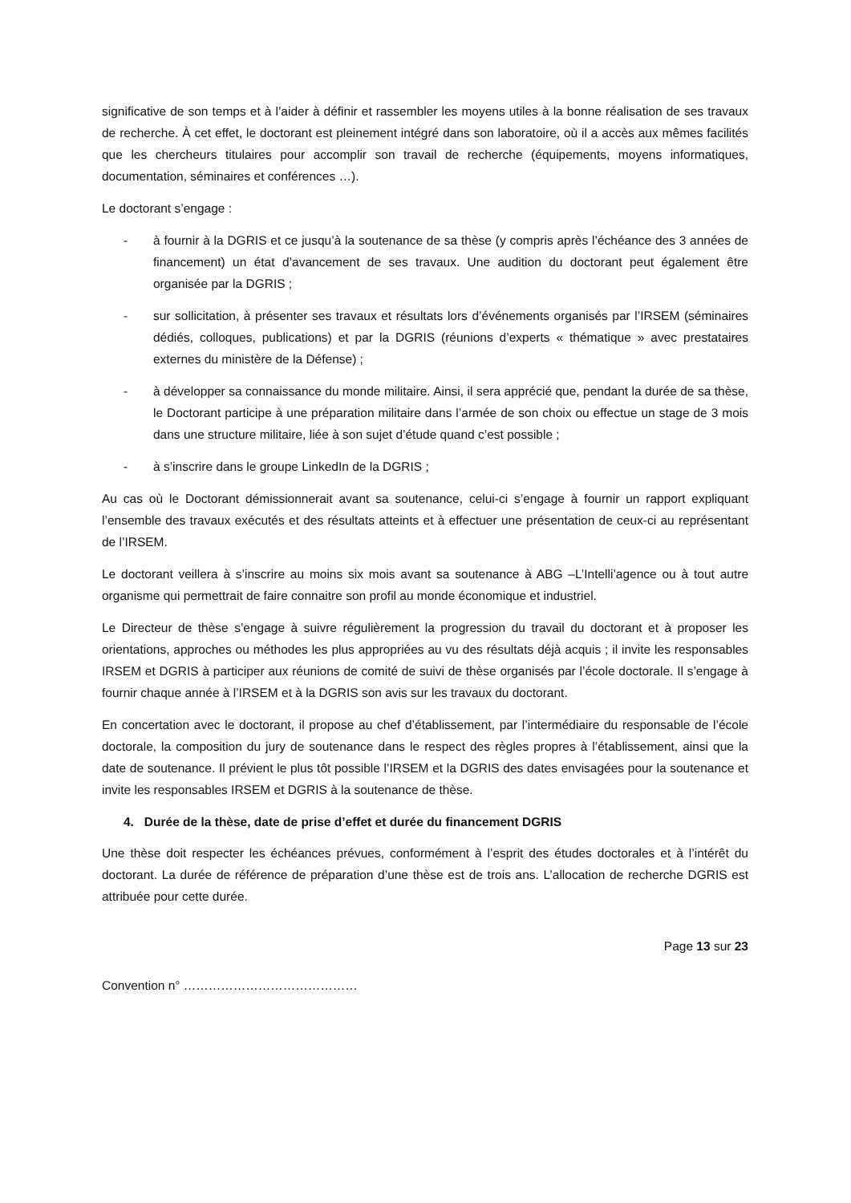significative de son temps et à l’aider à définir et rassembler les moyens utiles à la bonne réalisation de ses travaux de recherche. À cet effet, le doctorant est pleinement intégré dans son laboratoire, où il a accès aux mêmes facilités que les chercheurs titulaires pour accomplir son travail de recherche (équipements, moyens informatiques, documentation, séminaires et conférences …).
Le doctorant s’engage :
- à fournir à la DGRIS et ce jusqu’à la soutenance de sa thèse (y compris après l’échéance des 3 années de financement) un état d’avancement de ses travaux. Une audition du doctorant peut également être organisée par la DGRIS ;
- sur sollicitation, à présenter ses travaux et résultats lors d’événements organisés par l’IRSEM (séminaires dédiés, colloques, publications) et par la DGRIS (réunions d’experts « thématique » avec prestataires externes du ministère de la Défense) ;
- à développer sa connaissance du monde militaire. Ainsi, il sera apprécié que, pendant la durée de sa thèse, le Doctorant participe à une préparation militaire dans l’armée de son choix ou effectue un stage de 3 mois dans une structure militaire, liée à son sujet d’étude quand c’est possible ;
- à s’inscrire dans le groupe LinkedIn de la DGRIS ;
Au cas où le Doctorant démissionnerait avant sa soutenance, celui-ci s’engage à fournir un rapport expliquant l’ensemble des travaux exécutés et des résultats atteints et à effectuer une présentation de ceux-ci au représentant de l’IRSEM.
Le doctorant veillera à s’inscrire au moins six mois avant sa soutenance à ABG –L’Intelli’agence ou à tout autre organisme qui permettrait de faire connaitre son profil au monde économique et industriel.
Le Directeur de thèse s’engage à suivre régulièrement la progression du travail du doctorant et à proposer les orientations, approches ou méthodes les plus appropriées au vu des résultats déjà acquis ; il invite les responsables IRSEM et DGRIS à participer aux réunions de comité de suivi de thèse organisés par l’école doctorale. Il s’engage à fournir chaque année à l’IRSEM et à la DGRIS son avis sur les travaux du doctorant.
En concertation avec le doctorant, il propose au chef d’établissement, par l’intermédiaire du responsable de l’école doctorale, la composition du jury de soutenance dans le respect des règles propres à l’établissement, ainsi que la date de soutenance. Il prévient le plus tôt possible l’IRSEM et la DGRIS des dates envisagées pour la soutenance et invite les responsables IRSEM et DGRIS à la soutenance de thèse.
4. Durée de la thèse, date de prise d’effet et durée du financement DGRIS
Une thèse doit respecter les échéances prévues, conformément à l’esprit des études doctorales et à l’intérêt du doctorant. La durée de référence de préparation d’une thèse est de trois ans. L’allocation de recherche DGRIS est attribuée pour cette durée.
Page 13 sur 23
Convention n° ……………………………………